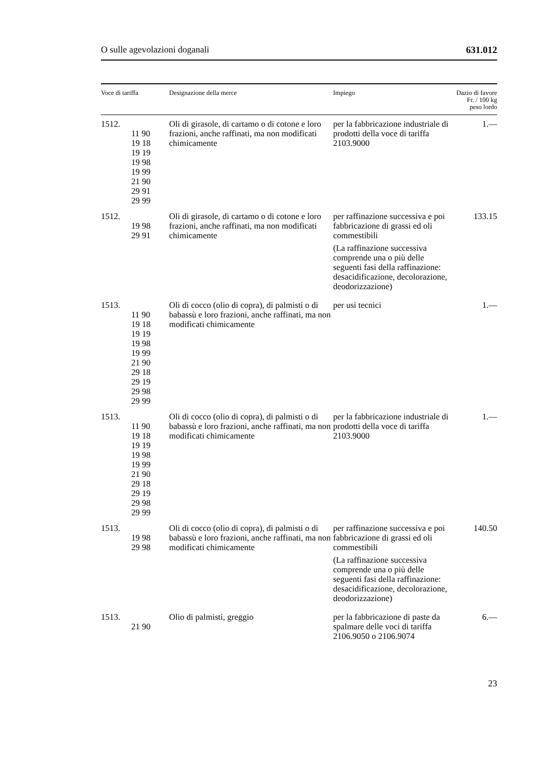O sulle agevolazioni doganali 631.012
| Voce di tariffa | Designazione della merce | Impiego | Dazio di favore Fr. / 100 kg peso lordo |
| --- | --- | --- | --- |
| 1512. 11 90 19 18 19 19 19 98 19 99 21 90 29 91 29 99 | Oli di girasole, di cartamo o di cotone e loro frazioni, anche raffinati, ma non modificati chimicamente | per la fabbricazione industriale di prodotti della voce di tariffa 2103.9000 | 1.— |
| 1512. 19 98 29 91 | Oli di girasole, di cartamo o di cotone e loro frazioni, anche raffinati, ma non modificati chimicamente | per raffinazione successiva e poi fabbricazione di grassi ed oli commestibili (La raffinazione successiva comprende una o più delle seguenti fasi della raffinazione: desacidificazione, decolorazione, deodorizzazione) | 133.15 |
| 1513. 11 90 19 18 19 19 19 98 19 99 21 90 29 18 29 19 29 98 29 99 | Oli di cocco (olio di copra), di palmisti o di babassù e loro frazioni, anche raffinati, ma non modificati chimicamente | per usi tecnici | 1.— |
| 1513. 11 90 19 18 19 19 19 98 19 99 21 90 29 18 29 19 29 98 29 99 | Oli di cocco (olio di copra), di palmisti o di babassù e loro frazioni, anche raffinati, ma non modificati chimicamente | per la fabbricazione industriale di prodotti della voce di tariffa 2103.9000 | 1.— |
| 1513. 19 98 29 98 | Oli di cocco (olio di copra), di palmisti o di babassù e loro frazioni, anche raffinati, ma non modificati chimicamente | per raffinazione successiva e poi fabbricazione di grassi ed oli commestibili (La raffinazione successiva comprende una o più delle seguenti fasi della raffinazione: desacidificazione, decolorazione, deodorizzazione) | 140.50 |
| 1513. 21 90 | Olio di palmisti, greggio | per la fabbricazione di paste da spalmare delle voci di tariffa 2106.9050 o 2106.9074 | 6.— |
23